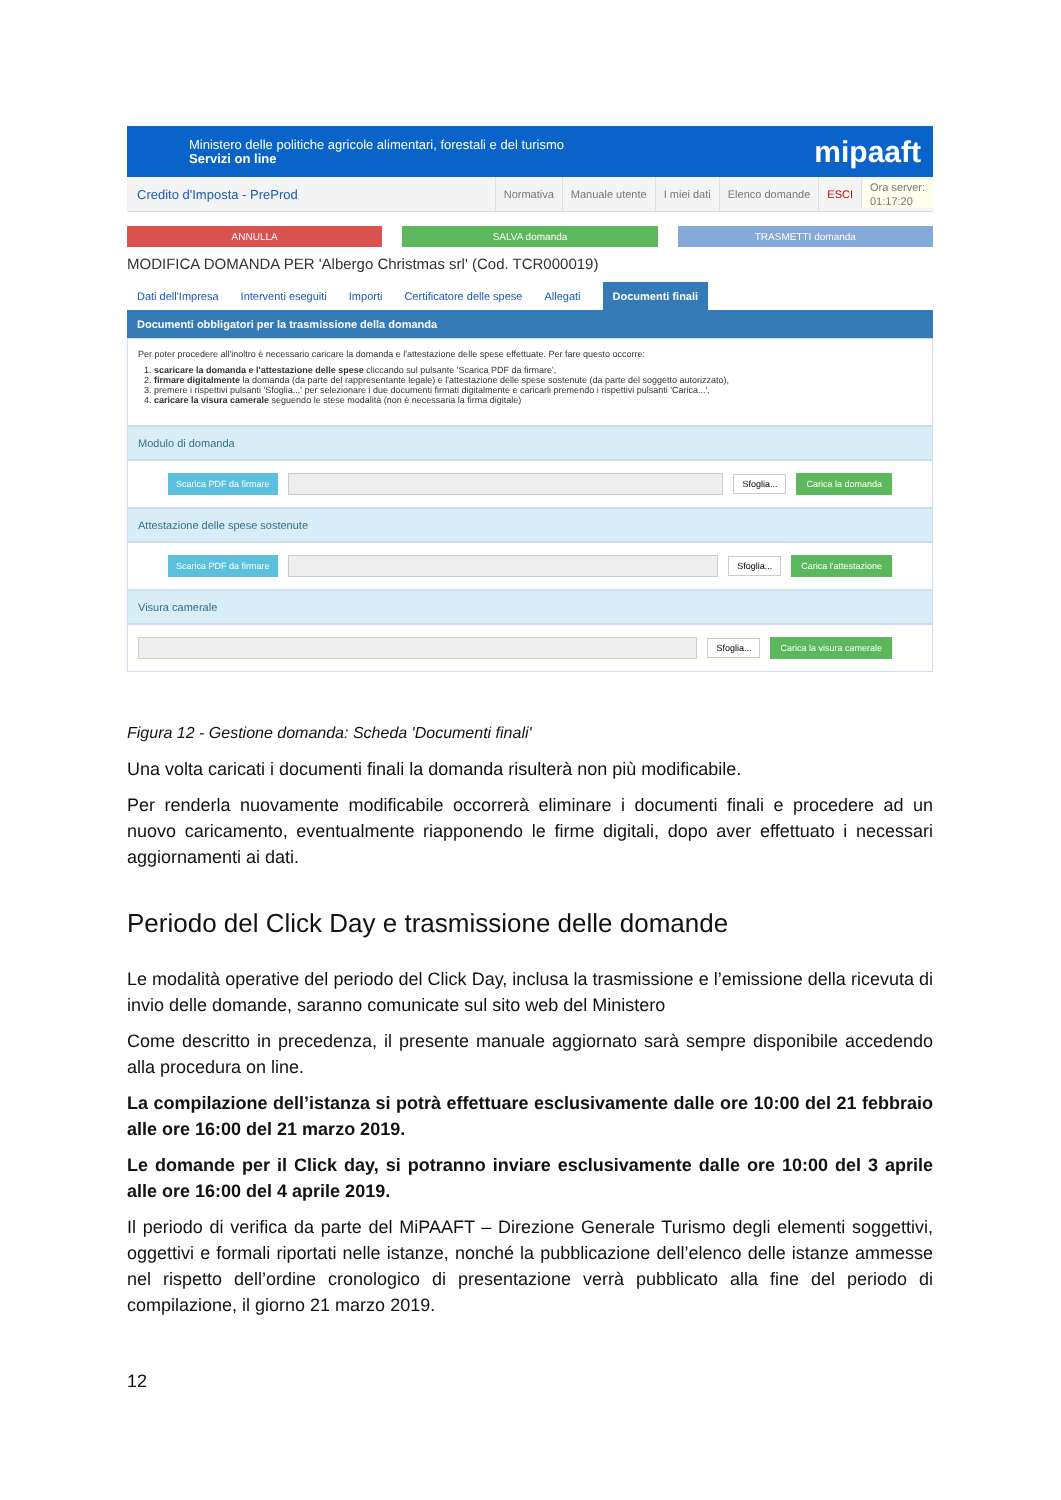Ministero delle politiche agricole alimentari, forestali e del turismo
Servizi on line
mipaaft
Credito d'Imposta - PreProd
Normativa Manuale utente I miei dati Elenco domande ESCI Ora server:
01:17:20
ANNULLA SALVA domanda TRASMETTI domanda
MODIFICA DOMANDA PER 'Albergo Christmas srl' (Cod. TCR000019)
Dati dell'Impresa Interventi eseguiti Importi Certificatore delle spese Allegati Documenti finali
Documenti obbligatori per la trasmissione della domanda
Per poter procedere all'inoltro è necessario caricare la domanda e l'attestazione delle spese effettuate. Per fare questo occorre:
1. scaricare la domanda e l'attestazione delle spese cliccando sul pulsante 'Scarica PDF da firmare',
2. firmare digitalmente la domanda (da parte del rappresentante legale) e l'attestazione delle spese sostenute (da parte del soggetto autorizzato),
3. premere i rispettivi pulsanti 'Sfoglia...' per selezionare i due documenti firmati digitalmente e caricarli premendo i rispettivi pulsanti 'Carica...',
4. caricare la visura camerale seguendo le stese modalità (non è necessaria la firma digitale)
Modulo di domanda
Scarica PDF da firmare Sfoglia... Carica la domanda
Attestazione delle spese sostenute
Scarica PDF da firmare Sfoglia... Carica l'attestazione
Visura camerale
Sfoglia... Carica la visura camerale
Figura 12 - Gestione domanda: Scheda 'Documenti finali'
Una volta caricati i documenti finali la domanda risulterà non più modificabile.
Per renderla nuovamente modificabile occorrerà eliminare i documenti finali e procedere ad un nuovo caricamento, eventualmente riapponendo le firme digitali, dopo aver effettuato i necessari aggiornamenti ai dati.
Periodo del Click Day e trasmissione delle domande
Le modalità operative del periodo del Click Day, inclusa la trasmissione e l’emissione della ricevuta di invio delle domande, saranno comunicate sul sito web del Ministero
Come descritto in precedenza, il presente manuale aggiornato sarà sempre disponibile accedendo alla procedura on line.
La compilazione dell’istanza si potrà effettuare esclusivamente dalle ore 10:00 del 21 febbraio alle ore 16:00 del 21 marzo 2019.
Le domande per il Click day, si potranno inviare esclusivamente dalle ore 10:00 del 3 aprile alle ore 16:00 del 4 aprile 2019.
Il periodo di verifica da parte del MiPAAFT – Direzione Generale Turismo degli elementi soggettivi, oggettivi e formali riportati nelle istanze, nonché la pubblicazione dell’elenco delle istanze ammesse nel rispetto dell’ordine cronologico di presentazione verrà pubblicato alla fine del periodo di compilazione, il giorno 21 marzo 2019.
12